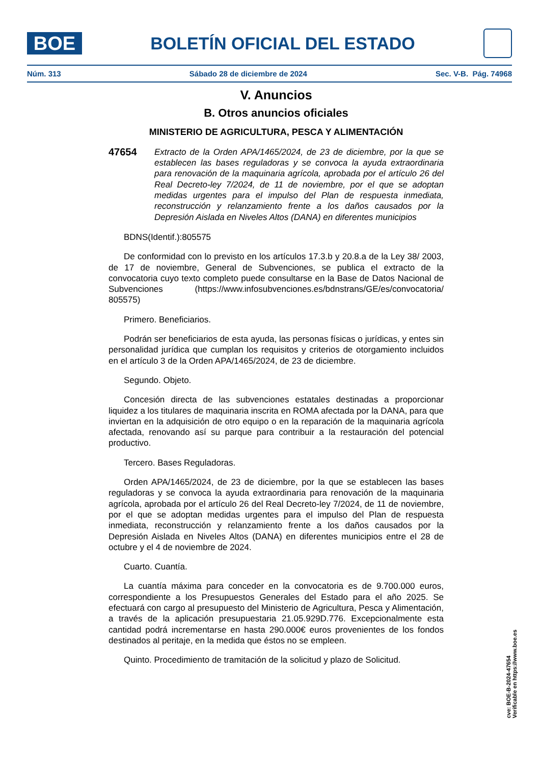BOE
BOLETÍN OFICIAL DEL ESTADO
Núm. 313 Sábado 28 de diciembre de 2024 Sec. V-B. Pág. 74968
V. Anuncios
B. Otros anuncios oficiales
MINISTERIO DE AGRICULTURA, PESCA Y ALIMENTACIÓN
47654
Extracto de la Orden APA/1465/2024, de 23 de diciembre, por la que se establecen las bases reguladoras y se convoca la ayuda extraordinaria para renovación de la maquinaria agrícola, aprobada por el artículo 26 del Real Decreto-ley 7/2024, de 11 de noviembre, por el que se adoptan medidas urgentes para el impulso del Plan de respuesta inmediata, reconstrucción y relanzamiento frente a los daños causados por la Depresión Aislada en Niveles Altos (DANA) en diferentes municipios
BDNS(Identif.):805575
De conformidad con lo previsto en los artículos 17.3.b y 20.8.a de la Ley 38/ 2003, de 17 de noviembre, General de Subvenciones, se publica el extracto de la convocatoria cuyo texto completo puede consultarse en la Base de Datos Nacional de Subvenciones (https://www.infosubvenciones.es/bdnstrans/GE/es/convocatoria/ 805575)
Primero. Beneficiarios.
Podrán ser beneficiarios de esta ayuda, las personas físicas o jurídicas, y entes sin personalidad jurídica que cumplan los requisitos y criterios de otorgamiento incluidos en el artículo 3 de la Orden APA/1465/2024, de 23 de diciembre.
Segundo. Objeto.
Concesión directa de las subvenciones estatales destinadas a proporcionar liquidez a los titulares de maquinaria inscrita en ROMA afectada por la DANA, para que inviertan en la adquisición de otro equipo o en la reparación de la maquinaria agrícola afectada, renovando así su parque para contribuir a la restauración del potencial productivo.
Tercero. Bases Reguladoras.
Orden APA/1465/2024, de 23 de diciembre, por la que se establecen las bases reguladoras y se convoca la ayuda extraordinaria para renovación de la maquinaria agrícola, aprobada por el artículo 26 del Real Decreto-ley 7/2024, de 11 de noviembre, por el que se adoptan medidas urgentes para el impulso del Plan de respuesta inmediata, reconstrucción y relanzamiento frente a los daños causados por la Depresión Aislada en Niveles Altos (DANA) en diferentes municipios entre el 28 de octubre y el 4 de noviembre de 2024.
Cuarto. Cuantía.
La cuantía máxima para conceder en la convocatoria es de 9.700.000 euros, correspondiente a los Presupuestos Generales del Estado para el año 2025. Se efectuará con cargo al presupuesto del Ministerio de Agricultura, Pesca y Alimentación, a través de la aplicación presupuestaria 21.05.929D.776. Excepcionalmente esta cantidad podrá incrementarse en hasta 290.000€ euros provenientes de los fondos destinados al peritaje, en la medida que éstos no se empleen.
Quinto. Procedimiento de tramitación de la solicitud y plazo de Solicitud.
cve: BOE-B-2024-47654
Verificable en https://www.boe.es